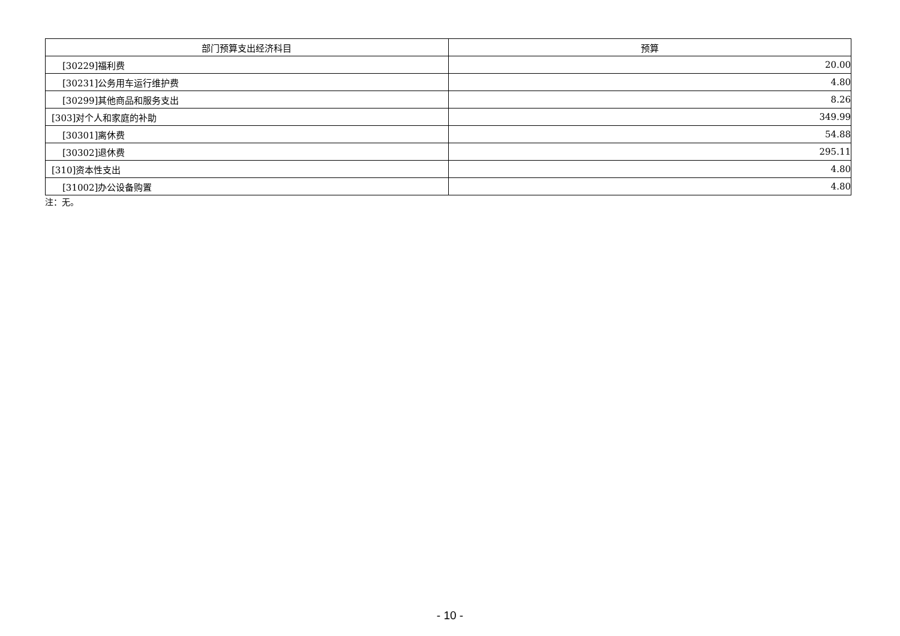| 部门预算支出经济科目 | 预算 |
| --- | --- |
| [30229]福利费 | 20.00 |
| [30231]公务用车运行维护费 | 4.80 |
| [30299]其他商品和服务支出 | 8.26 |
| [303]对个人和家庭的补助 | 349.99 |
| [30301]离休费 | 54.88 |
| [30302]退休费 | 295.11 |
| [310]资本性支出 | 4.80 |
| [31002]办公设备购置 | 4.80 |
注：无。
- 10 -